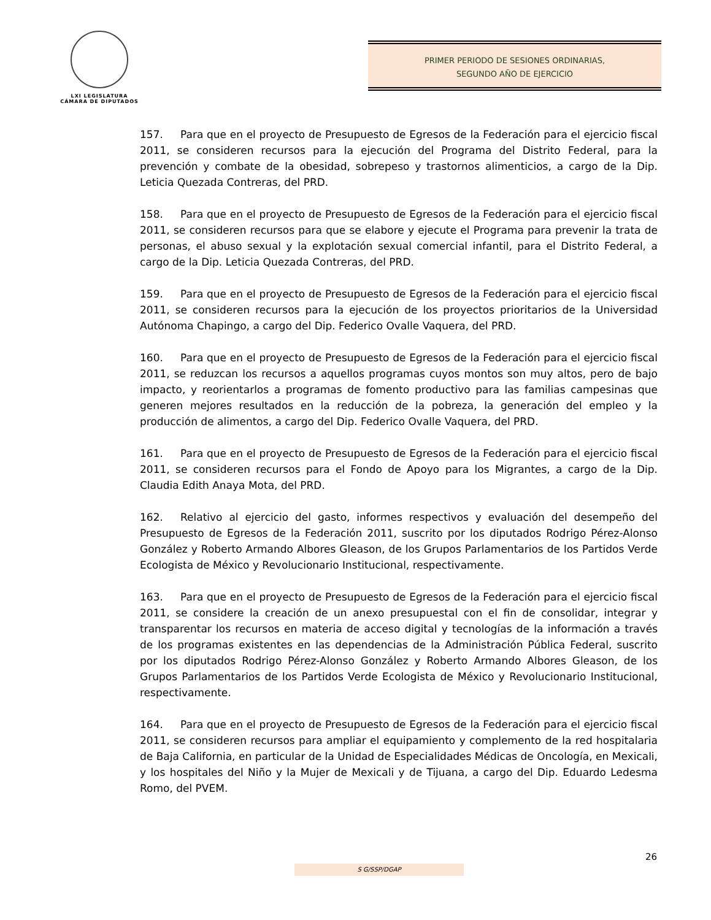LXI LEGISLATURA
CÁMARA DE DIPUTADOS
PRIMER PERIODO DE SESIONES ORDINARIAS,
SEGUNDO AÑO DE EJERCICIO
157. Para que en el proyecto de Presupuesto de Egresos de la Federación para el ejercicio fiscal 2011, se consideren recursos para la ejecución del Programa del Distrito Federal, para la prevención y combate de la obesidad, sobrepeso y trastornos alimenticios, a cargo de la Dip. Leticia Quezada Contreras, del PRD.
158. Para que en el proyecto de Presupuesto de Egresos de la Federación para el ejercicio fiscal 2011, se consideren recursos para que se elabore y ejecute el Programa para prevenir la trata de personas, el abuso sexual y la explotación sexual comercial infantil, para el Distrito Federal, a cargo de la Dip. Leticia Quezada Contreras, del PRD.
159. Para que en el proyecto de Presupuesto de Egresos de la Federación para el ejercicio fiscal 2011, se consideren recursos para la ejecución de los proyectos prioritarios de la Universidad Autónoma Chapingo, a cargo del Dip. Federico Ovalle Vaquera, del PRD.
160. Para que en el proyecto de Presupuesto de Egresos de la Federación para el ejercicio fiscal 2011, se reduzcan los recursos a aquellos programas cuyos montos son muy altos, pero de bajo impacto, y reorientarlos a programas de fomento productivo para las familias campesinas que generen mejores resultados en la reducción de la pobreza, la generación del empleo y la producción de alimentos, a cargo del Dip. Federico Ovalle Vaquera, del PRD.
161. Para que en el proyecto de Presupuesto de Egresos de la Federación para el ejercicio fiscal 2011, se consideren recursos para el Fondo de Apoyo para los Migrantes, a cargo de la Dip. Claudia Edith Anaya Mota, del PRD.
162. Relativo al ejercicio del gasto, informes respectivos y evaluación del desempeño del Presupuesto de Egresos de la Federación 2011, suscrito por los diputados Rodrigo Pérez-Alonso González y Roberto Armando Albores Gleason, de los Grupos Parlamentarios de los Partidos Verde Ecologista de México y Revolucionario Institucional, respectivamente.
163. Para que en el proyecto de Presupuesto de Egresos de la Federación para el ejercicio fiscal 2011, se considere la creación de un anexo presupuestal con el fin de consolidar, integrar y transparentar los recursos en materia de acceso digital y tecnologías de la información a través de los programas existentes en las dependencias de la Administración Pública Federal, suscrito por los diputados Rodrigo Pérez-Alonso González y Roberto Armando Albores Gleason, de los Grupos Parlamentarios de los Partidos Verde Ecologista de México y Revolucionario Institucional, respectivamente.
164. Para que en el proyecto de Presupuesto de Egresos de la Federación para el ejercicio fiscal 2011, se consideren recursos para ampliar el equipamiento y complemento de la red hospitalaria de Baja California, en particular de la Unidad de Especialidades Médicas de Oncología, en Mexicali, y los hospitales del Niño y la Mujer de Mexicali y de Tijuana, a cargo del Dip. Eduardo Ledesma Romo, del PVEM.
26
S G/SSP/DGAP